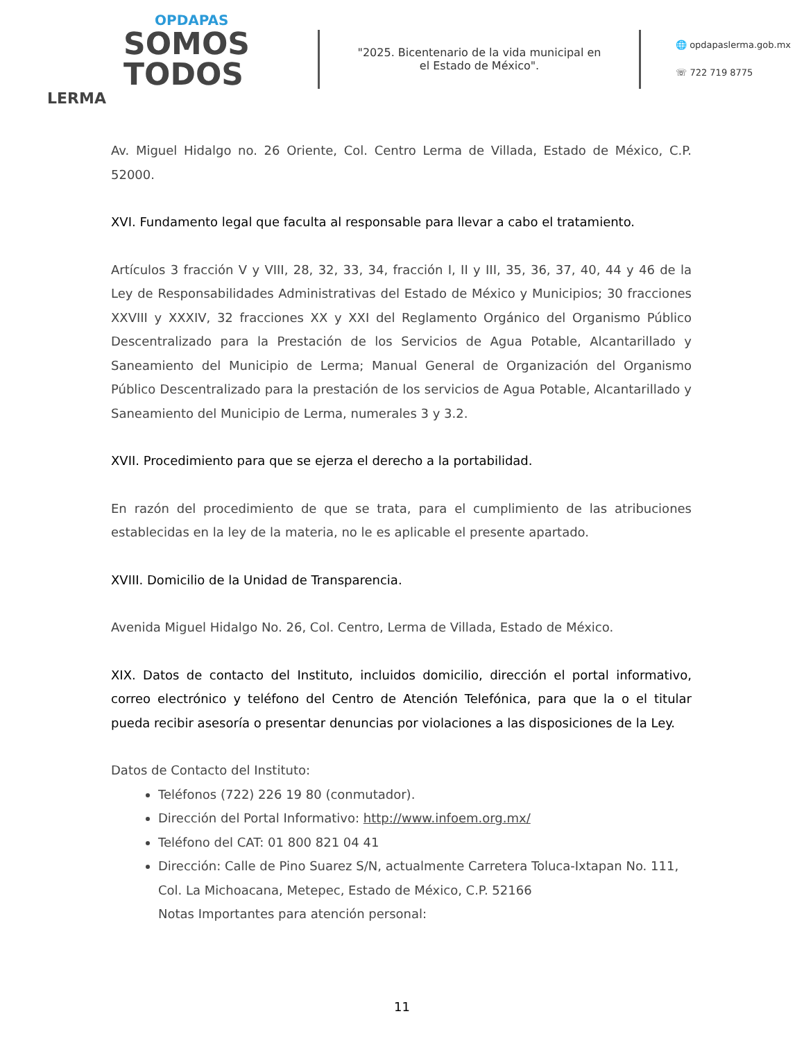OPDAPAS
SOMOS
TODOS
LERMA
"2025. Bicentenario de la vida municipal en el Estado de México".
🌐 opdapaslerma.gob.mx
☏ 722 719 8775
Av. Miguel Hidalgo no. 26 Oriente, Col. Centro Lerma de Villada, Estado de México, C.P. 52000.
XVI. Fundamento legal que faculta al responsable para llevar a cabo el tratamiento.
Artículos 3 fracción V y VIII, 28, 32, 33, 34, fracción I, II y III, 35, 36, 37, 40, 44 y 46 de la Ley de Responsabilidades Administrativas del Estado de México y Municipios; 30 fracciones XXVIII y XXXIV, 32 fracciones XX y XXI del Reglamento Orgánico del Organismo Público Descentralizado para la Prestación de los Servicios de Agua Potable, Alcantarillado y Saneamiento del Municipio de Lerma; Manual General de Organización del Organismo Público Descentralizado para la prestación de los servicios de Agua Potable, Alcantarillado y Saneamiento del Municipio de Lerma, numerales 3 y 3.2.
XVII. Procedimiento para que se ejerza el derecho a la portabilidad.
En razón del procedimiento de que se trata, para el cumplimiento de las atribuciones establecidas en la ley de la materia, no le es aplicable el presente apartado.
XVIII. Domicilio de la Unidad de Transparencia.
Avenida Miguel Hidalgo No. 26, Col. Centro, Lerma de Villada, Estado de México.
XIX. Datos de contacto del Instituto, incluidos domicilio, dirección el portal informativo, correo electrónico y teléfono del Centro de Atención Telefónica, para que la o el titular pueda recibir asesoría o presentar denuncias por violaciones a las disposiciones de la Ley.
Datos de Contacto del Instituto:
Teléfonos (722) 226 19 80 (conmutador).
Dirección del Portal Informativo: http://www.infoem.org.mx/
Teléfono del CAT: 01 800 821 04 41
Dirección: Calle de Pino Suarez S/N, actualmente Carretera Toluca-Ixtapan No. 111, Col. La Michoacana, Metepec, Estado de México, C.P. 52166
Notas Importantes para atención personal:
11